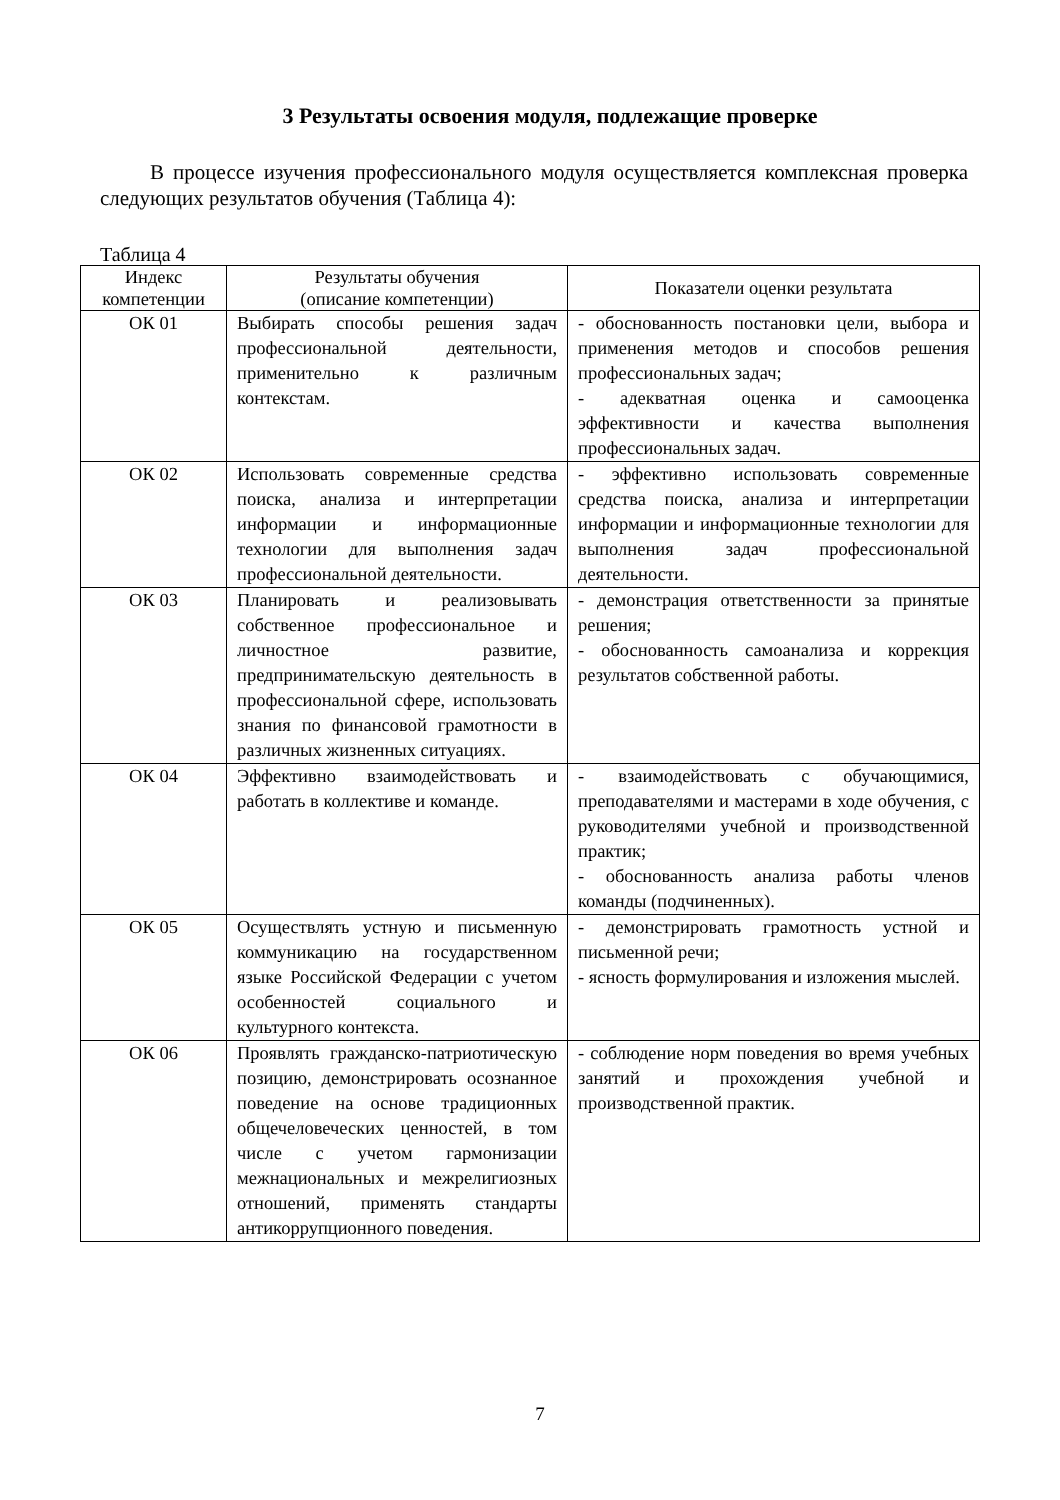3 Результаты освоения модуля, подлежащие проверке
В процессе изучения профессионального модуля осуществляется комплексная проверка следующих результатов обучения (Таблица 4):
Таблица 4
| Индекс компетенции | Результаты обучения (описание компетенции) | Показатели оценки результата |
| --- | --- | --- |
| ОК 01 | Выбирать способы решения задач профессиональной деятельности, применительно к различным контекстам. | - обоснованность постановки цели, выбора и применения методов и способов решения профессиональных задач; - адекватная оценка и самооценка эффективности и качества выполнения профессиональных задач. |
| ОК 02 | Использовать современные средства поиска, анализа и интерпретации информации и информационные технологии для выполнения задач профессиональной деятельности. | - эффективно использовать современные средства поиска, анализа и интерпретации информации и информационные технологии для выполнения задач профессиональной деятельности. |
| ОК 03 | Планировать и реализовывать собственное профессиональное и личностное развитие, предпринимательскую деятельность в профессиональной сфере, использовать знания по финансовой грамотности в различных жизненных ситуациях. | - демонстрация ответственности за принятые решения; - обоснованность самоанализа и коррекция результатов собственной работы. |
| ОК 04 | Эффективно взаимодействовать и работать в коллективе и команде. | - взаимодействовать с обучающимися, преподавателями и мастерами в ходе обучения, с руководителями учебной и производственной практик; - обоснованность анализа работы членов команды (подчиненных). |
| ОК 05 | Осуществлять устную и письменную коммуникацию на государственном языке Российской Федерации с учетом особенностей социального и культурного контекста. | - демонстрировать грамотность устной и письменной речи; - ясность формулирования и изложения мыслей. |
| ОК 06 | Проявлять гражданско-патриотическую позицию, демонстрировать осознанное поведение на основе традиционных общечеловеческих ценностей, в том числе с учетом гармонизации межнациональных и межрелигиозных отношений, применять стандарты антикоррупционного поведения. | - соблюдение норм поведения во время учебных занятий и прохождения учебной и производственной практик. |
7